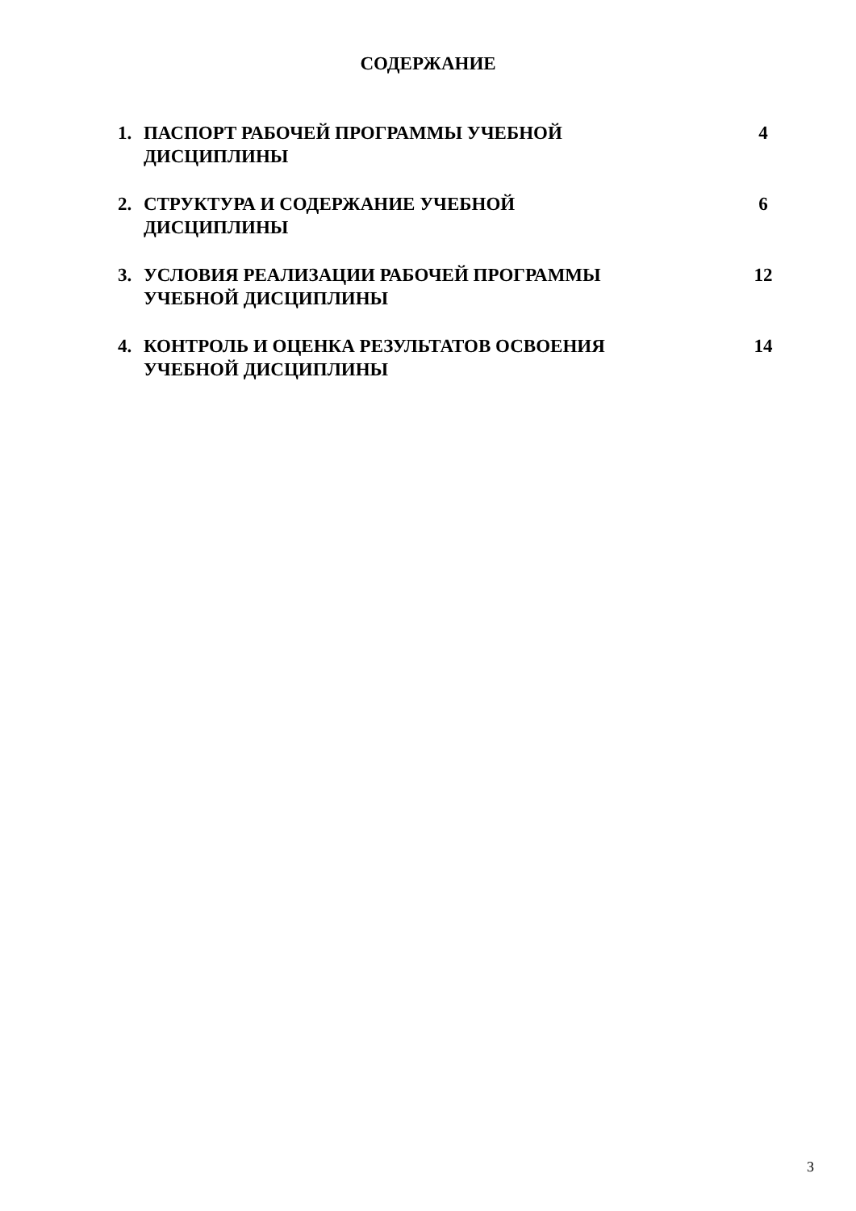СОДЕРЖАНИЕ
1. ПАСПОРТ РАБОЧЕЙ ПРОГРАММЫ УЧЕБНОЙ
ДИСЦИПЛИНЫ
4
2. СТРУКТУРА И СОДЕРЖАНИЕ УЧЕБНОЙ
ДИСЦИПЛИНЫ
6
3. УСЛОВИЯ РЕАЛИЗАЦИИ РАБОЧЕЙ ПРОГРАММЫ
УЧЕБНОЙ ДИСЦИПЛИНЫ
12
4. КОНТРОЛЬ И ОЦЕНКА РЕЗУЛЬТАТОВ ОСВОЕНИЯ
УЧЕБНОЙ ДИСЦИПЛИНЫ
14
3